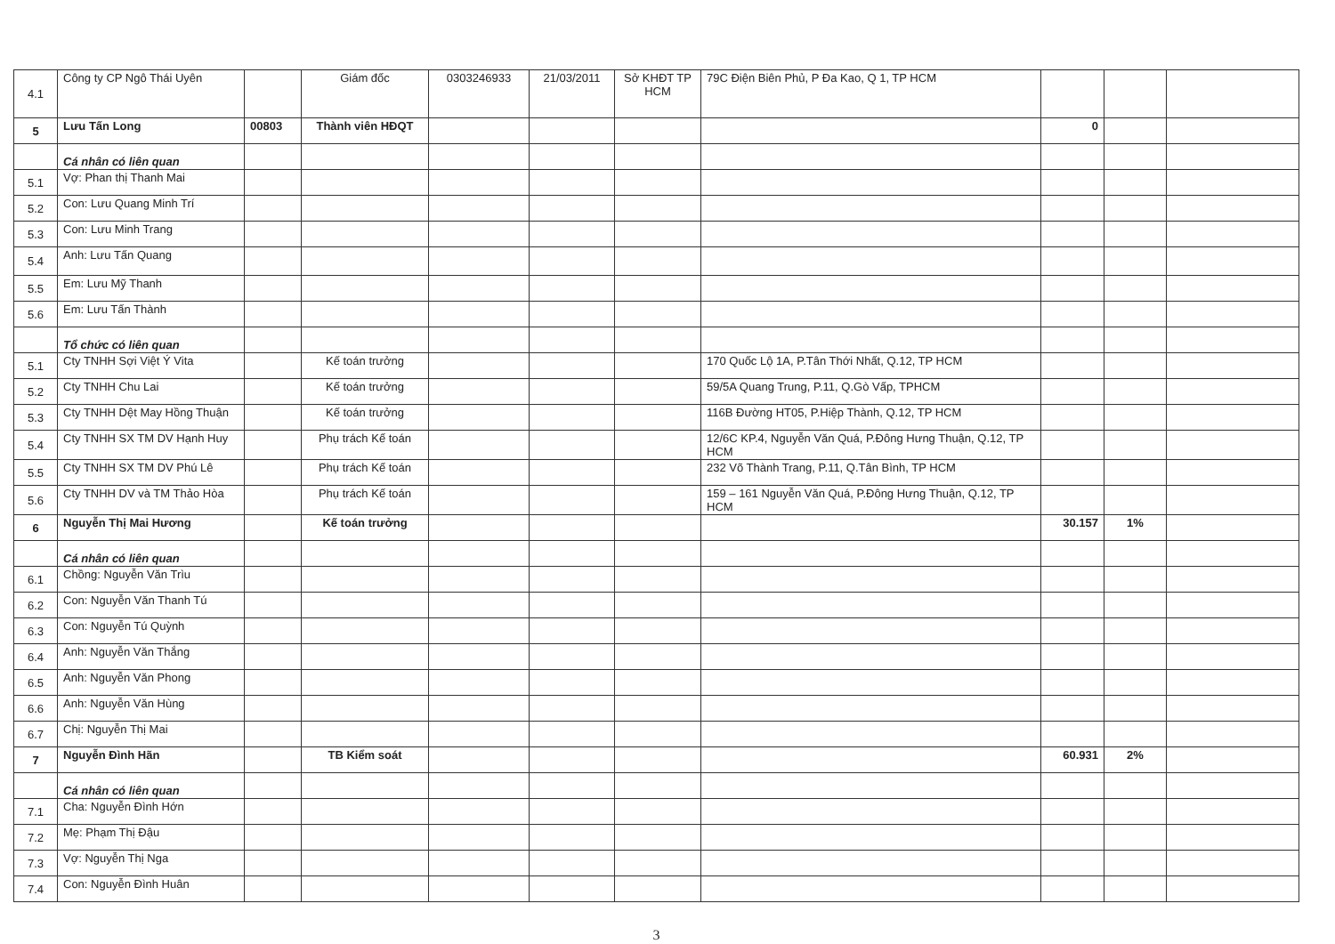| 4.1 | Công ty CP Ngô Thái Uyên | | Giám đốc | 0303246933 | 21/03/2011 | Sở KHĐT TP HCM | 79C Điện Biên Phủ, P Đa Kao, Q 1, TP HCM | | | |
| 5 | Lưu Tấn Long | 00803 | Thành viên HĐQT | | | | | 0 | | |
| | Cá nhân có liên quan | | | | | | | | | |
| 5.1 | Vợ: Phan thị Thanh Mai | | | | | | | | | |
| 5.2 | Con: Lưu Quang Minh Trí | | | | | | | | | |
| 5.3 | Con: Lưu Minh Trang | | | | | | | | | |
| 5.4 | Anh: Lưu Tấn Quang | | | | | | | | | |
| 5.5 | Em: Lưu Mỹ Thanh | | | | | | | | | |
| 5.6 | Em: Lưu Tấn Thành | | | | | | | | | |
| | Tổ chức có liên quan | | | | | | | | | |
| 5.1 | Cty TNHH Sợi Việt Ý Vita | | Kế toán trưởng | | | | 170 Quốc Lộ 1A, P.Tân Thới Nhất, Q.12, TP HCM | | | |
| 5.2 | Cty TNHH Chu Lai | | Kế toán trưởng | | | | 59/5A Quang Trung, P.11, Q.Gò Vấp, TPHCM | | | |
| 5.3 | Cty TNHH Dệt May Hồng Thuận | | Kế toán trưởng | | | | 116B Đường HT05, P.Hiệp Thành, Q.12, TP HCM | | | |
| 5.4 | Cty TNHH SX TM DV Hạnh Huy | | Phụ trách Kế toán | | | | 12/6C KP.4, Nguyễn Văn Quá, P.Đông Hưng Thuận, Q.12, TP HCM | | | |
| 5.5 | Cty TNHH SX TM DV Phú Lê | | Phụ trách Kế toán | | | | 232 Võ Thành Trang, P.11, Q.Tân Bình, TP HCM | | | |
| 5.6 | Cty TNHH DV và TM Thảo Hòa | | Phụ trách Kế toán | | | | 159 – 161 Nguyễn Văn Quá, P.Đông Hưng Thuận, Q.12, TP HCM | | | |
| 6 | Nguyễn Thị Mai Hương | | Kế toán trưởng | | | | | 30.157 | 1% | |
| | Cá nhân có liên quan | | | | | | | | | |
| 6.1 | Chồng: Nguyễn Văn Trìu | | | | | | | | | |
| 6.2 | Con: Nguyễn Văn Thanh Tú | | | | | | | | | |
| 6.3 | Con: Nguyễn Tú Quỳnh | | | | | | | | | |
| 6.4 | Anh: Nguyễn Văn Thắng | | | | | | | | | |
| 6.5 | Anh: Nguyễn Văn Phong | | | | | | | | | |
| 6.6 | Anh: Nguyễn Văn Hùng | | | | | | | | | |
| 6.7 | Chị: Nguyễn Thị Mai | | | | | | | | | |
| 7 | Nguyễn Đình Hãn | | TB Kiểm soát | | | | | 60.931 | 2% | |
| | Cá nhân có liên quan | | | | | | | | | |
| 7.1 | Cha: Nguyễn Đình Hớn | | | | | | | | | |
| 7.2 | Mẹ: Phạm Thị Đậu | | | | | | | | | |
| 7.3 | Vợ: Nguyễn Thị Nga | | | | | | | | | |
| 7.4 | Con: Nguyễn Đình Huân | | | | | | | | | |
3